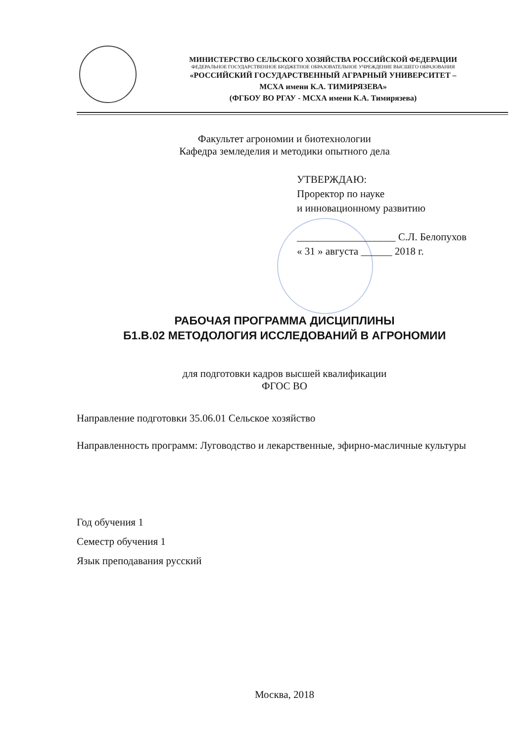МИНИСТЕРСТВО СЕЛЬСКОГО ХОЗЯЙСТВА РОССИЙСКОЙ ФЕДЕРАЦИИ
ФЕДЕРАЛЬНОЕ ГОСУДАРСТВЕННОЕ БЮДЖЕТНОЕ ОБРАЗОВАТЕЛЬНОЕ УЧРЕЖДЕНИЕ ВЫСШЕГО ОБРАЗОВАНИЯ
«РОССИЙСКИЙ ГОСУДАРСТВЕННЫЙ АГРАРНЫЙ УНИВЕРСИТЕТ –
МСХА имени К.А. ТИМИРЯЗЕВА»
(ФГБОУ ВО РГАУ - МСХА имени К.А. Тимирязева)
Факультет агрономии и биотехнологии
Кафедра земледелия и методики опытного дела
УТВЕРЖДАЮ:
Проректор по науке
и инновационному развитию
___________________ С.Л. Белопухов
« 31 » августа ______ 2018 г.
РАБОЧАЯ ПРОГРАММА ДИСЦИПЛИНЫ
Б1.В.02 МЕТОДОЛОГИЯ ИССЛЕДОВАНИЙ В АГРОНОМИИ
для подготовки кадров высшей квалификации
ФГОС ВО
Направление подготовки 35.06.01 Сельское хозяйство
Направленность программ: Луговодство и лекарственные, эфирно-масличные культуры
Год обучения 1
Семестр обучения 1
Язык преподавания русский
Москва, 2018